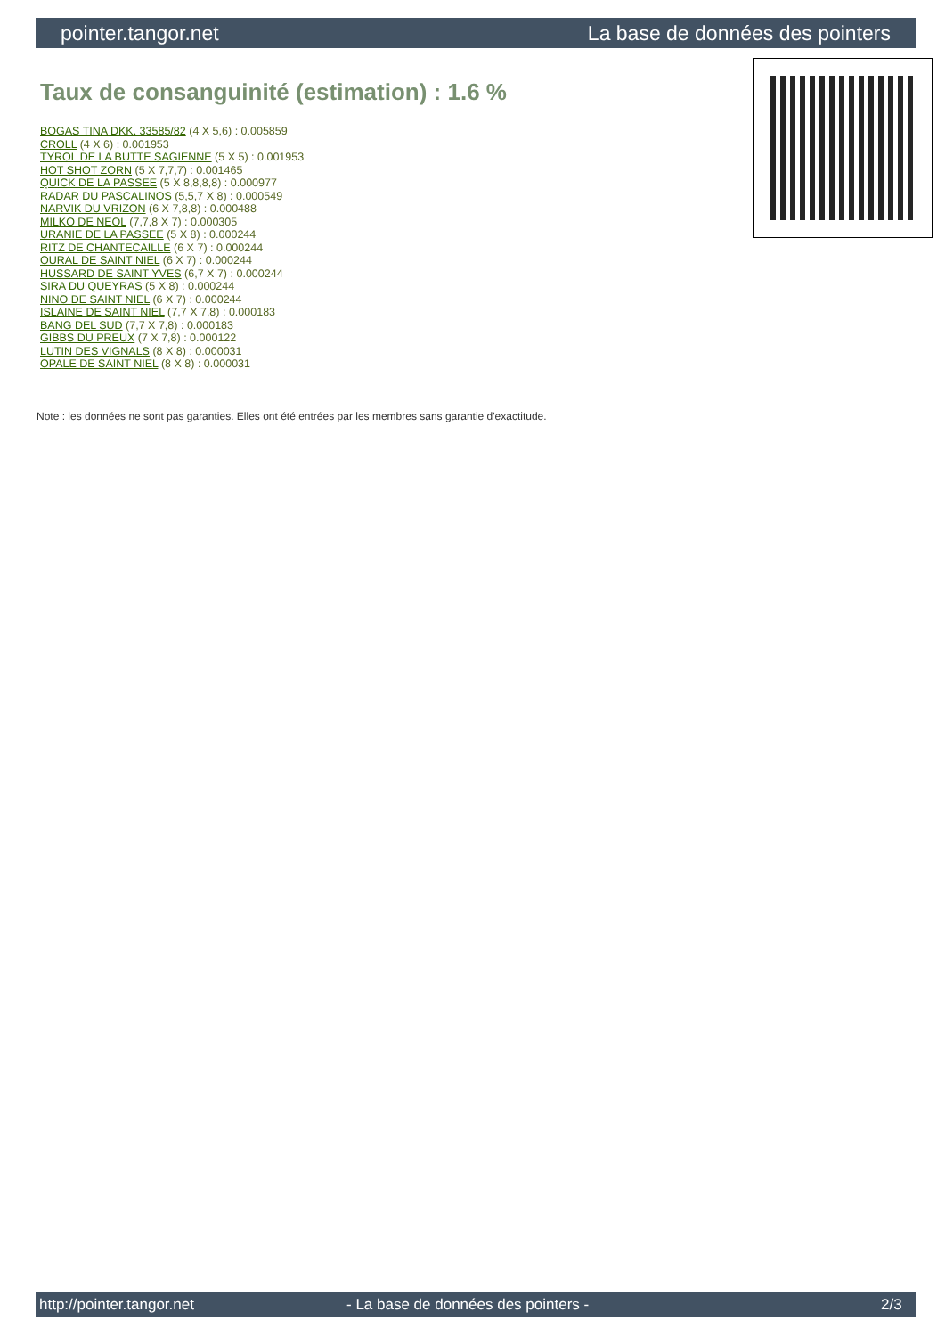pointer.tangor.net La base de données des pointers
Taux de consanguinité (estimation) : 1.6 %
BOGAS TINA DKK. 33585/82 (4 X 5,6) : 0.005859
CROLL (4 X 6) : 0.001953
TYROL DE LA BUTTE SAGIENNE (5 X 5) : 0.001953
HOT SHOT ZORN (5 X 7,7,7) : 0.001465
QUICK DE LA PASSEE (5 X 8,8,8,8) : 0.000977
RADAR DU PASCALINOS (5,5,7 X 8) : 0.000549
NARVIK DU VRIZON (6 X 7,8,8) : 0.000488
MILKO DE NEOL (7,7,8 X 7) : 0.000305
URANIE DE LA PASSEE (5 X 8) : 0.000244
RITZ DE CHANTECAILLE (6 X 7) : 0.000244
OURAL DE SAINT NIEL (6 X 7) : 0.000244
HUSSARD DE SAINT YVES (6,7 X 7) : 0.000244
SIRA DU QUEYRAS (5 X 8) : 0.000244
NINO DE SAINT NIEL (6 X 7) : 0.000244
ISLAINE DE SAINT NIEL (7,7 X 7,8) : 0.000183
BANG DEL SUD (7,7 X 7,8) : 0.000183
GIBBS DU PREUX (7 X 7,8) : 0.000122
LUTIN DES VIGNALS (8 X 8) : 0.000031
OPALE DE SAINT NIEL (8 X 8) : 0.000031
Note : les données ne sont pas garanties. Elles ont été entrées par les membres sans garantie d'exactitude.
http://pointer.tangor.net - La base de données des pointers - 2/3